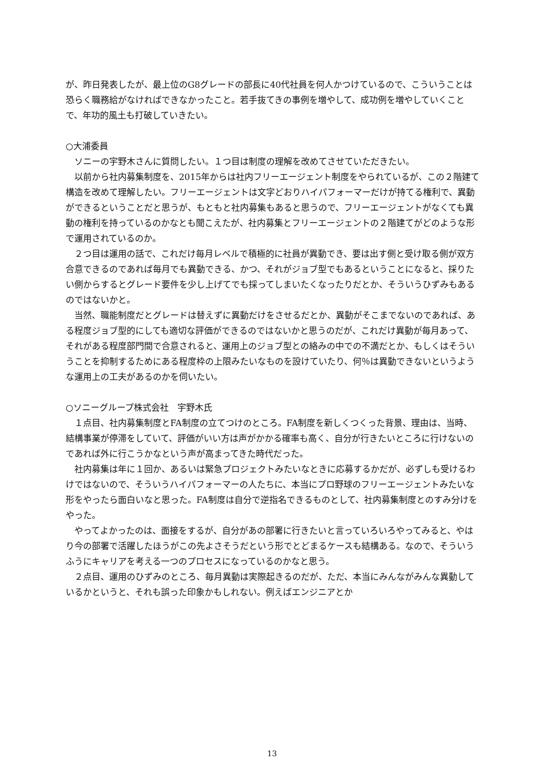が、昨日発表したが、最上位のG8グレードの部長に40代社員を何人かつけているので、こういうことは恐らく職務給がなければできなかったこと。若手抜てきの事例を増やして、成功例を増やしていくことで、年功的風土も打破していきたい。
○大浦委員
　ソニーの宇野木さんに質問したい。１つ目は制度の理解を改めてさせていただきたい。
　以前から社内募集制度を、2015年からは社内フリーエージェント制度をやられているが、この２階建て構造を改めて理解したい。フリーエージェントは文字どおりハイパフォーマーだけが持てる権利で、異動ができるということだと思うが、もともと社内募集もあると思うので、フリーエージェントがなくても異動の権利を持っているのかなとも聞こえたが、社内募集とフリーエージェントの２階建てがどのような形で運用されているのか。
　２つ目は運用の話で、これだけ毎月レベルで積極的に社員が異動でき、要は出す側と受け取る側が双方合意できるのであれば毎月でも異動できる、かつ、それがジョブ型でもあるということになると、採りたい側からするとグレード要件を少し上げてでも採ってしまいたくなったりだとか、そういうひずみもあるのではないかと。
　当然、職能制度だとグレードは替えずに異動だけをさせるだとか、異動がそこまでないのであれば、ある程度ジョブ型的にしても適切な評価ができるのではないかと思うのだが、これだけ異動が毎月あって、それがある程度部門間で合意されると、運用上のジョブ型との絡みの中での不満だとか、もしくはそういうことを抑制するためにある程度枠の上限みたいなものを設けていたり、何％は異動できないというような運用上の工夫があるのかを伺いたい。
○ソニーグループ株式会社　宇野木氏
　１点目、社内募集制度とFA制度の立てつけのところ。FA制度を新しくつくった背景、理由は、当時、結構事業が停滞をしていて、評価がいい方は声がかかる確率も高く、自分が行きたいところに行けないのであれば外に行こうかなという声が高まってきた時代だった。
　社内募集は年に１回か、あるいは緊急プロジェクトみたいなときに応募するかだが、必ずしも受けるわけではないので、そういうハイパフォーマーの人たちに、本当にプロ野球のフリーエージェントみたいな形をやったら面白いなと思った。FA制度は自分で逆指名できるものとして、社内募集制度とのすみ分けをやった。
　やってよかったのは、面接をするが、自分があの部署に行きたいと言っていろいろやってみると、やはり今の部署で活躍したほうがこの先よさそうだという形でとどまるケースも結構ある。なので、そういうふうにキャリアを考える一つのプロセスになっているのかなと思う。
　２点目、運用のひずみのところ、毎月異動は実際起きるのだが、ただ、本当にみんながみんな異動しているかというと、それも誤った印象かもしれない。例えばエンジニアとか
13